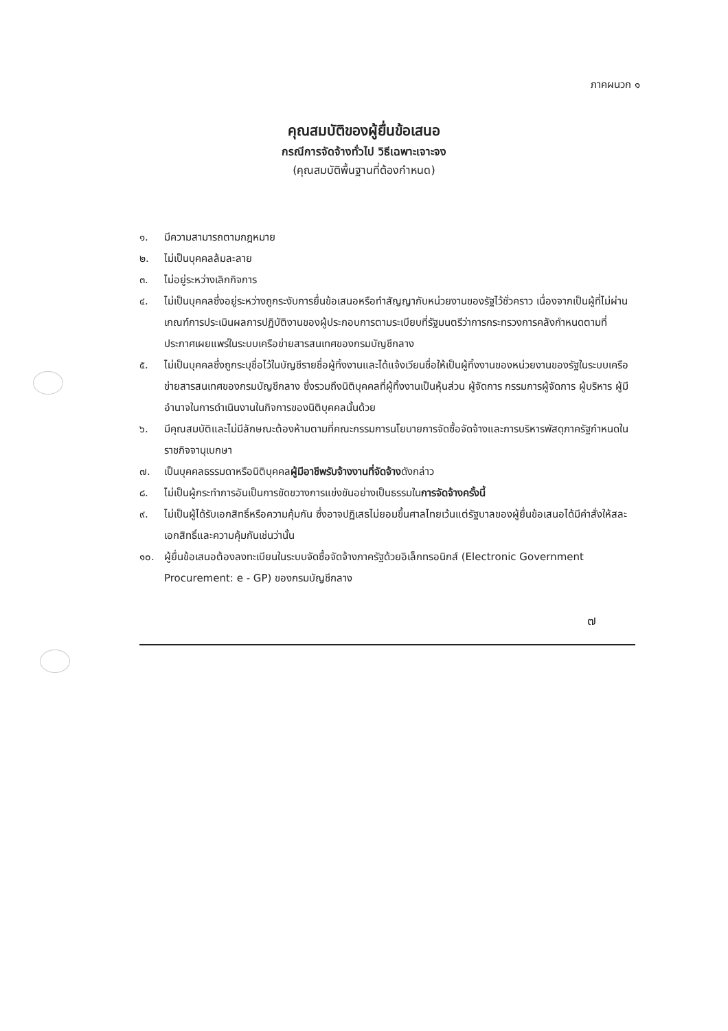ภาคผนวก ๑
คุณสมบัติของผู้ยื่นข้อเสนอ
กรณีการจัดจ้างทั่วไป วิธีเฉพาะเจาะจง
(คุณสมบัติพื้นฐานที่ต้องกำหนด)
๑. มีความสามารถตามกฎหมาย
๒. ไม่เป็นบุคคลล้มละลาย
๓. ไม่อยู่ระหว่างเลิกกิจการ
๔. ไม่เป็นบุคคลซึ่งอยู่ระหว่างถูกระงับการยื่นข้อเสนอหรือทำสัญญากับหน่วยงานของรัฐไว้ชั่วคราว เนื่องจากเป็นผู้ที่ไม่ผ่านเกณฑ์การประเมินผลการปฏิบัติงานของผู้ประกอบการตามระเบียบที่รัฐมนตรีว่าการกระทรวงการคลังกำหนดตามที่ประกาศเผยแพร่ในระบบเครือข่ายสารสนเทศของกรมบัญชีกลาง
๕. ไม่เป็นบุคคลซึ่งถูกระบุชื่อไว้ในบัญชีรายชื่อผู้ทิ้งงานและได้แจ้งเวียนชื่อให้เป็นผู้ทิ้งงานของหน่วยงานของรัฐในระบบเครือข่ายสารสนเทศของกรมบัญชีกลาง ซึ่งรวมถึงนิติบุคคลที่ผู้ทิ้งงานเป็นหุ้นส่วน ผู้จัดการ กรรมการผู้จัดการ ผู้บริหาร ผู้มีอำนาจในการดำเนินงานในกิจการของนิติบุคคลนั้นด้วย
๖. มีคุณสมบัติและไม่มีลักษณะต้องห้ามตามที่คณะกรรมการนโยบายการจัดซื้อจัดจ้างและการบริหารพัสดุภาครัฐกำหนดในราชกิจจานุเบกษา
๗. เป็นบุคคลธรรมดาหรือนิติบุคคลผู้มีอาชีพรับจ้างงานที่จัดจ้างดังกล่าว
๘. ไม่เป็นผู้กระทำการอันเป็นการขัดขวางการแข่งขันอย่างเป็นธรรมในการจัดจ้างครั้งนี้
๙. ไม่เป็นผู้ได้รับเอกสิทธิ์หรือความคุ้มกัน ซึ่งอาจปฏิเสธไม่ยอมขึ้นศาลไทยเว้นแต่รัฐบาลของผู้ยื่นข้อเสนอได้มีคำสั่งให้สละเอกสิทธิ์และความคุ้มกันเช่นว่านั้น
๑๐. ผู้ยื่นข้อเสนอต้องลงทะเบียนในระบบจัดซื้อจัดจ้างภาครัฐด้วยอิเล็กทรอนิกส์ (Electronic Government Procurement: e - GP) ของกรมบัญชีกลาง
๗